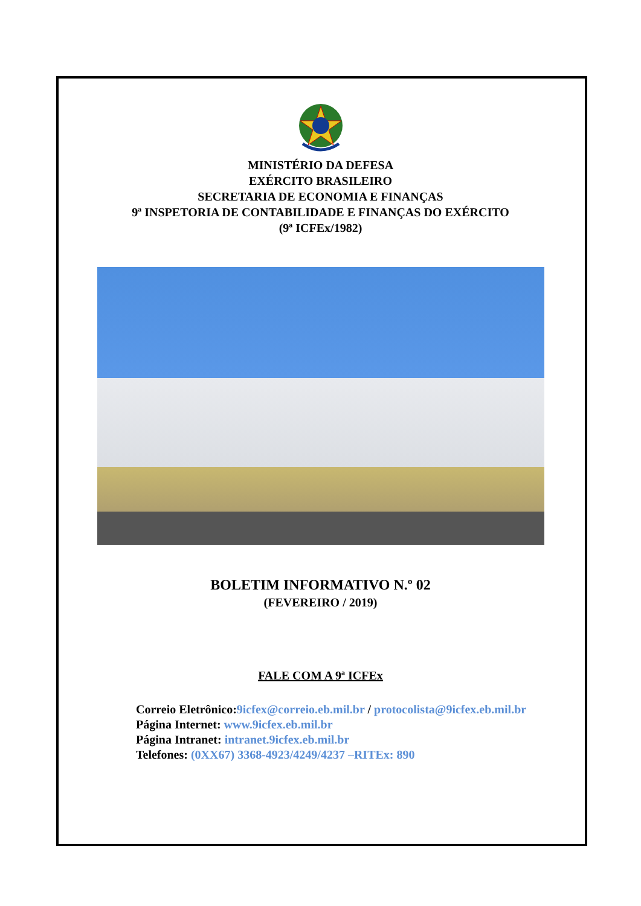MINISTÉRIO DA DEFESA
EXÉRCITO BRASILEIRO
SECRETARIA DE ECONOMIA E FINANÇAS
9ª INSPETORIA DE CONTABILIDADE E FINANÇAS DO EXÉRCITO
(9ª ICFEx/1982)
BOLETIM INFORMATIVO N.º 02
(FEVEREIRO / 2019)
FALE COM A 9ª ICFEx
Correio Eletrônico:9icfex@correio.eb.mil.br / protocolista@9icfex.eb.mil.br
Página Internet: www.9icfex.eb.mil.br
Página Intranet: intranet.9icfex.eb.mil.br
Telefones: (0XX67) 3368-4923/4249/4237 –RITEx: 890